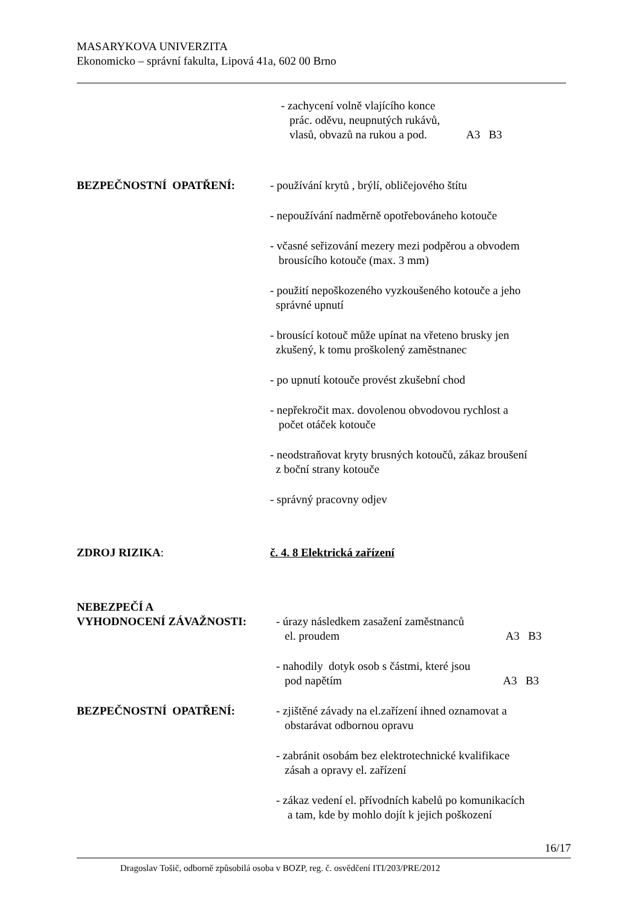MASARYKOVA UNIVERZITA
Ekonomicko – správní fakulta, Lipová 41a, 602 00 Brno
- zachycení volně vlajícího konce
prác. oděvu, neupnutých rukávů,
vlasů, obvazů na rukou a pod. A3 B3
BEZPEČNOSTNÍ OPATŘENÍ: - používání krytů , brýlí, obličejového štítu
- nepoužívání nadměrně opotřebováneho kotouče
- včasné seřizování mezery mezi podpěrou a obvodem
brousícího kotouče (max. 3 mm)
- použití nepoškozeného vyzkoušeného kotouče a jeho
správné upnutí
- brousící kotouč může upínat na vřeteno brusky jen
zkušený, k tomu proškolený zaměstnanec
- po upnutí kotouče provést zkušební chod
- nepřekročit max. dovolenou obvodovou rychlost a
počet otáček kotouče
- neodstraňovat kryty brusných kotoučů, zákaz broušení
z boční strany kotouče
- správný pracovny odjev
ZDROJ RIZIKA: č. 4. 8 Elektrická zařízení
NEBEZPEČÍ A
VYHODNOCENÍ ZÁVAŽNOSTI: - úrazy následkem zasažení zaměstnanců
el. proudem A3 B3
- nahodily dotyk osob s částmi, které jsou
pod napětím A3 B3
BEZPEČNOSTNÍ OPATŘENÍ: - zjištěné závady na el.zařízení ihned oznamovat a
obstarávat odbornou opravu
- zabránit osobám bez elektrotechnické kvalifikace
zásah a opravy el. zařízení
- zákaz vedení el. přívodních kabelů po komunikacích
a tam, kde by mohlo dojít k jejich poškození
16/17
Dragoslav Tošič, odborně způsobilá osoba v BOZP, reg. č. osvědčení ITI/203/PRE/2012